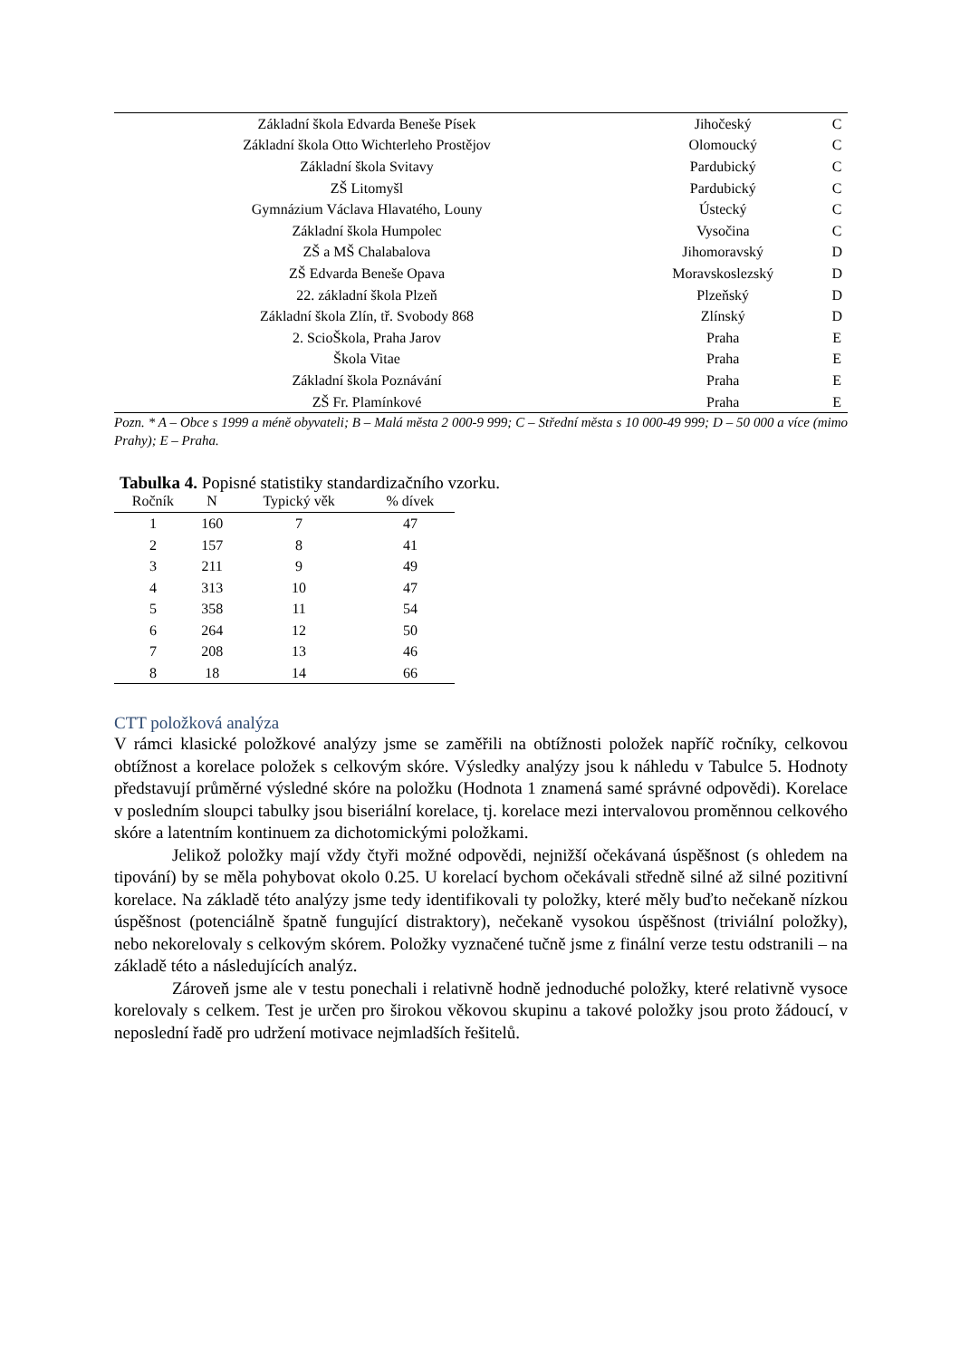| Základní škola Edvarda Beneše Písek | Jihočeský | C |
| Základní škola Otto Wichterleho Prostějov | Olomoucký | C |
| Základní škola Svitavy | Pardubický | C |
| ZŠ Litomyšl | Pardubický | C |
| Gymnázium Václava Hlavatého, Louny | Ústecký | C |
| Základní škola Humpolec | Vysočina | C |
| ZŠ a MŠ Chalabalova | Jihomoravský | D |
| ZŠ Edvarda Beneše Opava | Moravskoslezský | D |
| 22. základní škola Plzeň | Plzeňský | D |
| Základní škola Zlín, tř. Svobody 868 | Zlínský | D |
| 2. ScioŠkola, Praha Jarov | Praha | E |
| Škola Vitae | Praha | E |
| Základní škola Poznávání | Praha | E |
| ZŠ Fr. Plamínkové | Praha | E |
Pozn. * A – Obce s 1999 a méně obyvateli; B – Malá města 2 000-9 999; C – Střední města s 10 000-49 999; D – 50 000 a více (mimo Prahy); E – Praha.
Tabulka 4. Popisné statistiky standardizačního vzorku.
| Ročník | N | Typický věk | % dívek |
| --- | --- | --- | --- |
| 1 | 160 | 7 | 47 |
| 2 | 157 | 8 | 41 |
| 3 | 211 | 9 | 49 |
| 4 | 313 | 10 | 47 |
| 5 | 358 | 11 | 54 |
| 6 | 264 | 12 | 50 |
| 7 | 208 | 13 | 46 |
| 8 | 18 | 14 | 66 |
CTT položková analýza
V rámci klasické položkové analýzy jsme se zaměřili na obtížnosti položek napříč ročníky, celkovou obtížnost a korelace položek s celkovým skóre. Výsledky analýzy jsou k náhledu v Tabulce 5. Hodnoty představují průměrné výsledné skóre na položku (Hodnota 1 znamená samé správné odpovědi). Korelace v posledním sloupci tabulky jsou biseriální korelace, tj. korelace mezi intervalovou proměnnou celkového skóre a latentním kontinuem za dichotomickými položkami.
Jelikož položky mají vždy čtyři možné odpovědi, nejnižší očekávaná úspěšnost (s ohledem na tipování) by se měla pohybovat okolo 0.25. U korelací bychom očekávali středně silné až silné pozitivní korelace. Na základě této analýzy jsme tedy identifikovali ty položky, které měly buďto nečekaně nízkou úspěšnost (potenciálně špatně fungující distraktory), nečekaně vysokou úspěšnost (triviální položky), nebo nekorelovaly s celkovým skórem. Položky vyznačené tučně jsme z finální verze testu odstranili – na základě této a následujících analýz.
Zároveň jsme ale v testu ponechali i relativně hodně jednoduché položky, které relativně vysoce korelovaly s celkem. Test je určen pro širokou věkovou skupinu a takové položky jsou proto žádoucí, v neposlední řadě pro udržení motivace nejmladších řešitelů.